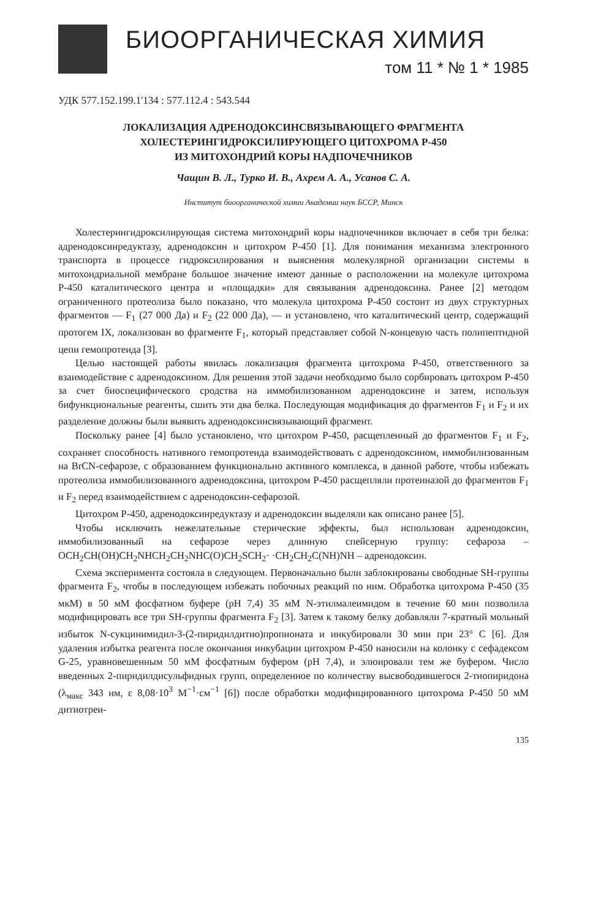БИООРГАНИЧЕСКАЯ ХИМИЯ
том 11 * № 1 * 1985
УДК 577.152.199.1'134 : 577.112.4 : 543.544
ЛОКАЛИЗАЦИЯ АДРЕНОДОКСИНСВЯЗЫВАЮЩЕГО ФРАГМЕНТА
ХОЛЕСТЕРИНГИДРОКСИЛИРУЮЩЕГО ЦИТОХРОМА Р-450
ИЗ МИТОХОНДРИЙ КОРЫ НАДПОЧЕЧНИКОВ
Чащин В. Л., Турко И. В., Ахрем А. А., Усанов С. А.
Институт биоорганической химии Академии наук БССР, Минск
Холестерингидроксилирующая система митохондрий коры надпочечников включает в себя три белка: адренодоксинредуктазу, адренодоксин и цитохром Р-450 [1]. Для понимания механизма электронного транспорта в процессе гидроксилирования и выяснения молекулярной организации системы в митохондриальной мембране большое значение имеют данные о расположении на молекуле цитохрома Р-450 каталитического центра и «площадки» для связывания адренодоксина. Ранее [2] методом ограниченного протеолиза было показано, что молекула цитохрома Р-450 состоит из двух структурных фрагментов — F<sub>1</sub> (27 000 Да) и F<sub>2</sub> (22 000 Да), — и установлено, что каталитический центр, содержащий протогем IX, локализован во фрагменте F<sub>1</sub>, который представляет собой N-концевую часть полипептидной цепи гемопротеида [3].
Целью настоящей работы явилась локализация фрагмента цитохрома Р-450, ответственного за взаимодействие с адренодоксином. Для решения этой задачи необходимо было сорбировать цитохром Р-450 за счет биоспецифического сродства на иммобилизованном адренодоксине и затем, используя бифункциональные реагенты, сшить эти два белка. Последующая модификация до фрагментов F<sub>1</sub> и F<sub>2</sub> и их разделение должны были выявить адренодоксинсвязывающий фрагмент.
Поскольку ранее [4] было установлено, что цитохром Р-450, расщепленный до фрагментов F<sub>1</sub> и F<sub>2</sub>, сохраняет способность нативного гемопротеида взаимодействовать с адренодоксином, иммобилизованным на BrCN-сефарозе, с образованием функционально активного комплекса, в данной работе, чтобы избежать протеолиза иммобилизованного адренодоксина, цитохром Р-450 расщепляли протеиназой до фрагментов F<sub>1</sub> и F<sub>2</sub> перед взаимодействием с адренодоксин-сефарозой.
Цитохром Р-450, адренодоксинредуктазу и адренодоксин выделяли как описано ранее [5].
Чтобы исключить нежелательные стерические эффекты, был использован адренодоксин, иммобилизованный на сефарозе через длинную спейсерную группу: сефароза – OCH<sub>2</sub>CH(OH)CH<sub>2</sub>NHCH<sub>2</sub>CH<sub>2</sub>NHC(O)CH<sub>2</sub>SCH<sub>2</sub>· ·CH<sub>2</sub>CH<sub>2</sub>C(NH)NH – адренодоксин.
Схема эксперимента состояла в следующем. Первоначально были заблокированы свободные SH-группы фрагмента F<sub>2</sub>, чтобы в последующем избежать побочных реакций по ним. Обработка цитохрома Р-450 (35 мкМ) в 50 мМ фосфатном буфере (pH 7,4) 35 мМ N-этилмалеимидом в течение 60 мин позволила модифицировать все три SH-группы фрагмента F<sub>2</sub> [3]. Затем к такому белку добавляли 7-кратный мольный избыток N-сукцинимидил-3-(2-пиридилдитио)пропионата и инкубировали 30 мин при 23° С [6]. Для удаления избытка реагента после окончания инкубации цитохром Р-450 наносили на колонку с сефадексом G-25, уравновешенным 50 мМ фосфатным буфером (pH 7,4), и элюировали тем же буфером. Число введенных 2-пиридилдисульфидных групп, определенное по количеству высвободившегося 2-тиопиридона (λ<sub>макс</sub> 343 нм, ε 8,08·10<sup>3</sup> М<sup>−1</sup>·см<sup>−1</sup> [6]) после обработки модифицированного цитохрома Р-450 50 мМ дитиотреи-
135